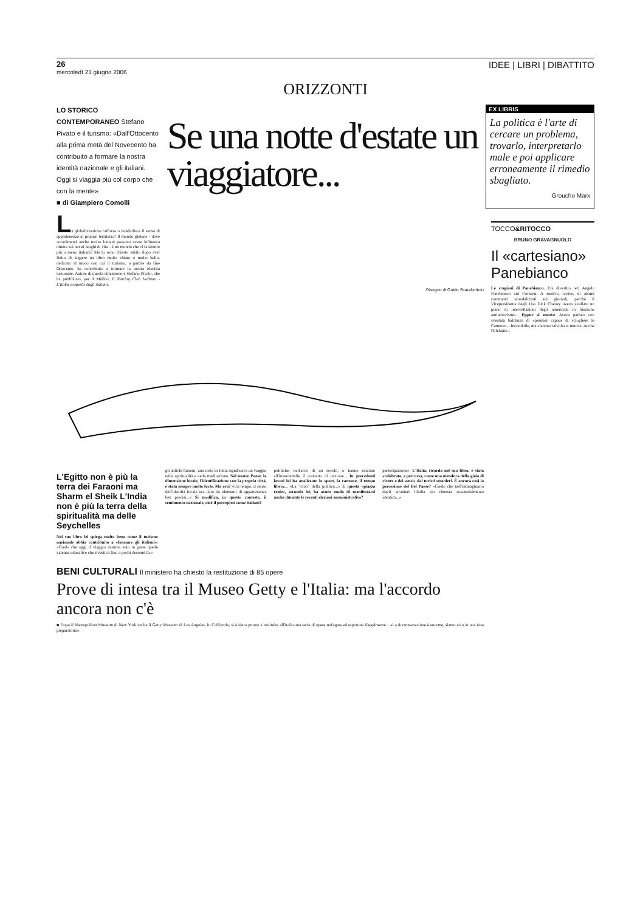26
mercoledì 21 giugno 2006
IDEE | LIBRI | DIBATTITO
ORIZZONTI
LO STORICO CONTEMPORANEO Stefano Pivato e il turismo: «Dall'Ottocento alla prima metà del Novecento ha contribuito a formare la nostra identità nazionale e gli italiani. Oggi si viaggia più col corpo che con la mente»
■ di Giampiero Comolli
Se una notte d'estate un viaggiatore...
EX LIBRIS
La politica è l'arte di cercare un problema, trovarlo, interpretarlo male e poi applicare erroneamente il rimedio sbagliato.
Groucho Marx
La globalizzazione rafforza o indebolisce il senso di appartenenza al proprio territorio? Il mondo globale - dove accadimenti anche molto lontani possono avere influenza diretta sui nostri luoghi di vita - è un mondo che ci fa sentire più o meno italiani? Me lo sono chiesto subito dopo aver finito di leggere un libro molto chiaro e molto bello, dedicato al modo con cui il turismo, a partire da fine Ottocento, ha contribuito a formare la nostra identità nazionale. Autore di questa riflessione è Stefano Pivato, che ha pubblicato, per il Mulino, Il Touring Club Italiano - L'Italia scoperta dagli italiani.
Disegno di Guido Scarabottolo
L'Egitto non è più la terra dei Faraoni ma Sharm el Sheik L'India non è più la terra della spiritualità ma delle Seychelles
Nel suo libro lei spiega molto bene come il turismo nazionale abbia contribuito a «formare gli italiani». «Credo che oggi il viaggio assuma solo in parte quelle valenze educative che rivestiva fino a pochi decenni fa.»
gli antichi faraoni; una sosta in India significava un viaggio nella spiritualità e nella meditazione. Nel nostro Paese, la dimensione locale, l'identificazione con la propria città, è stata sempre molto forte. Ma ora? «Un tempo, il senso dell'identità locale era dato da elementi di appartenenza ben precisi...» Si modifica, in questo contesto, il sentimento nazionale, cioè il percepirsi come italiani?
politiche, nell'arco di un secolo, o hanno esaltato all'inverosimile il concetto di nazione... In precedenti lavori lei ha analizzato lo sport, la canzone, il tempo libero... «La "crisi" della politica...» E questa «piazza reale», secondo lei, ha avuto modo di manifestarsi anche durante le recenti elezioni amministrative?
partecipazione». L'Italia, ricorda nel suo libro, è stata «celebrata, e percorsa, come una metafora della gioia di vivere e dei sensi» dai turisti stranieri. È ancora così la percezione del Bel Paese? «Credo che nell'immaginario degli stranieri l'Italia sia rimasta sostanzialmente identica...»
BENI CULTURALI Il ministero ha chiesto la restituzione di 85 opere
Prove di intesa tra il Museo Getty e l'Italia: ma l'accordo ancora non c'è
■ Dopo il Metropolitan Museum di New York anche il Getty Museum di Los Angeles, in California, si è detto pronto a restituire all'Italia una serie di opere trafugate ed esportate illegalmente... «La documentazione è enorme, siamo solo in una fase preparatoria».
TOCCO&RITOCCO
BRUNO GRAVAGNUOLO
Il «cartesiano» Panebianco
Le sragioni di Panebianco. Era divertito ieri Angelo Panebianco sul Corsera. A motivo, scrive, di alcuni commenti scandalizzati sui giornali, perché il Vicepresidente degli Usa Dick Cheney aveva avallato un piano di intercettazioni degli americani in funzione antiterrorismo... Eppur si muove. Aveva parlato con sventata baldanza di «premier capace di sciogliere le Camere»... Incredibile, ma sferzato talvolta si muove. Anche l'Elefante...